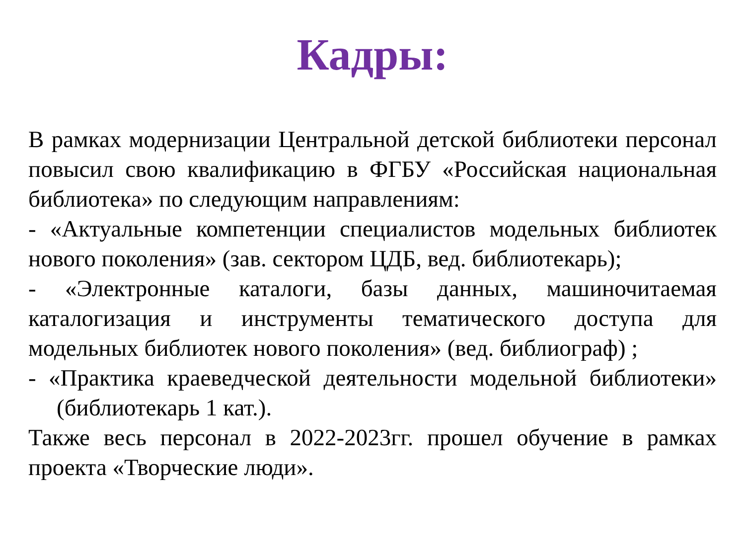Кадры:
В рамках модернизации Центральной детской библиотеки персонал повысил свою квалификацию в ФГБУ «Российская национальная библиотека» по следующим направлениям:
- «Актуальные компетенции специалистов модельных библиотек нового поколения» (зав. сектором ЦДБ, вед. библиотекарь);
- «Электронные каталоги, базы данных, машиночитаемая каталогизация и инструменты тематического доступа для модельных библиотек нового поколения» (вед. библиограф) ;
- «Практика краеведческой деятельности модельной библиотеки» (библиотекарь 1 кат.).
Также весь персонал в 2022-2023гг. прошел обучение в рамках проекта «Творческие люди».